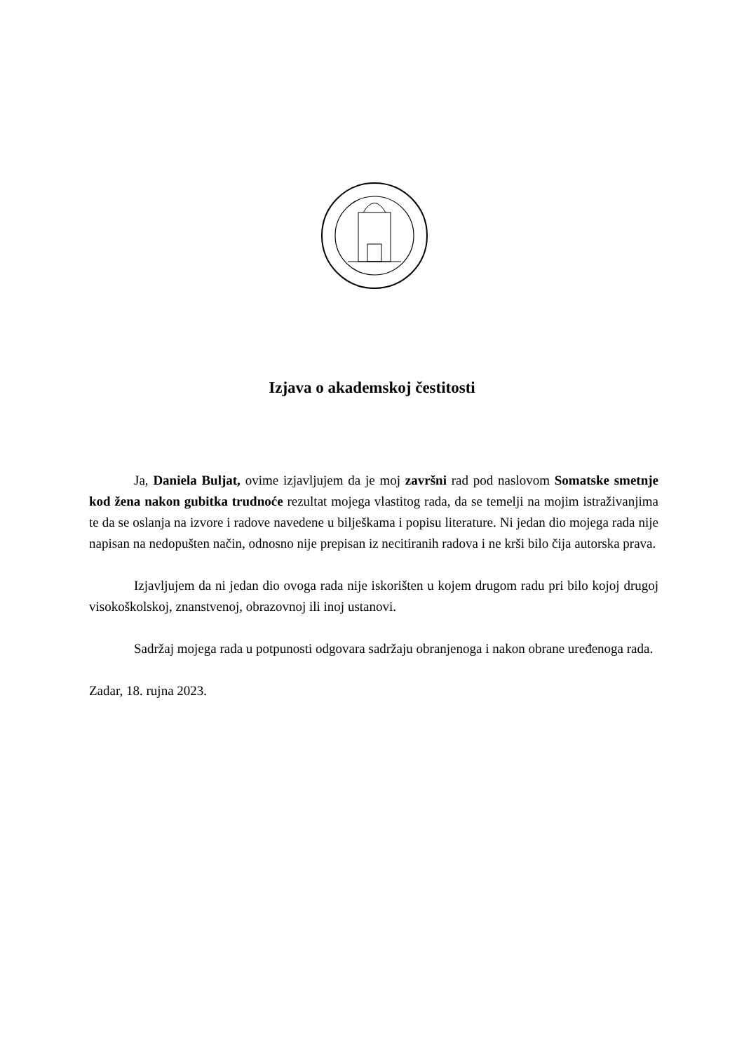Izjava o akademskoj čestitosti
Ja, Daniela Buljat, ovime izjavljujem da je moj završni rad pod naslovom Somatske smetnje kod žena nakon gubitka trudnoće rezultat mojega vlastitog rada, da se temelji na mojim istraživanjima te da se oslanja na izvore i radove navedene u bilješkama i popisu literature. Ni jedan dio mojega rada nije napisan na nedopušten način, odnosno nije prepisan iz necitiranih radova i ne krši bilo čija autorska prava.
Izjavljujem da ni jedan dio ovoga rada nije iskorišten u kojem drugom radu pri bilo kojoj drugoj visokoškolskoj, znanstvenoj, obrazovnoj ili inoj ustanovi.
Sadržaj mojega rada u potpunosti odgovara sadržaju obranjenoga i nakon obrane uređenoga rada.
Zadar, 18. rujna 2023.